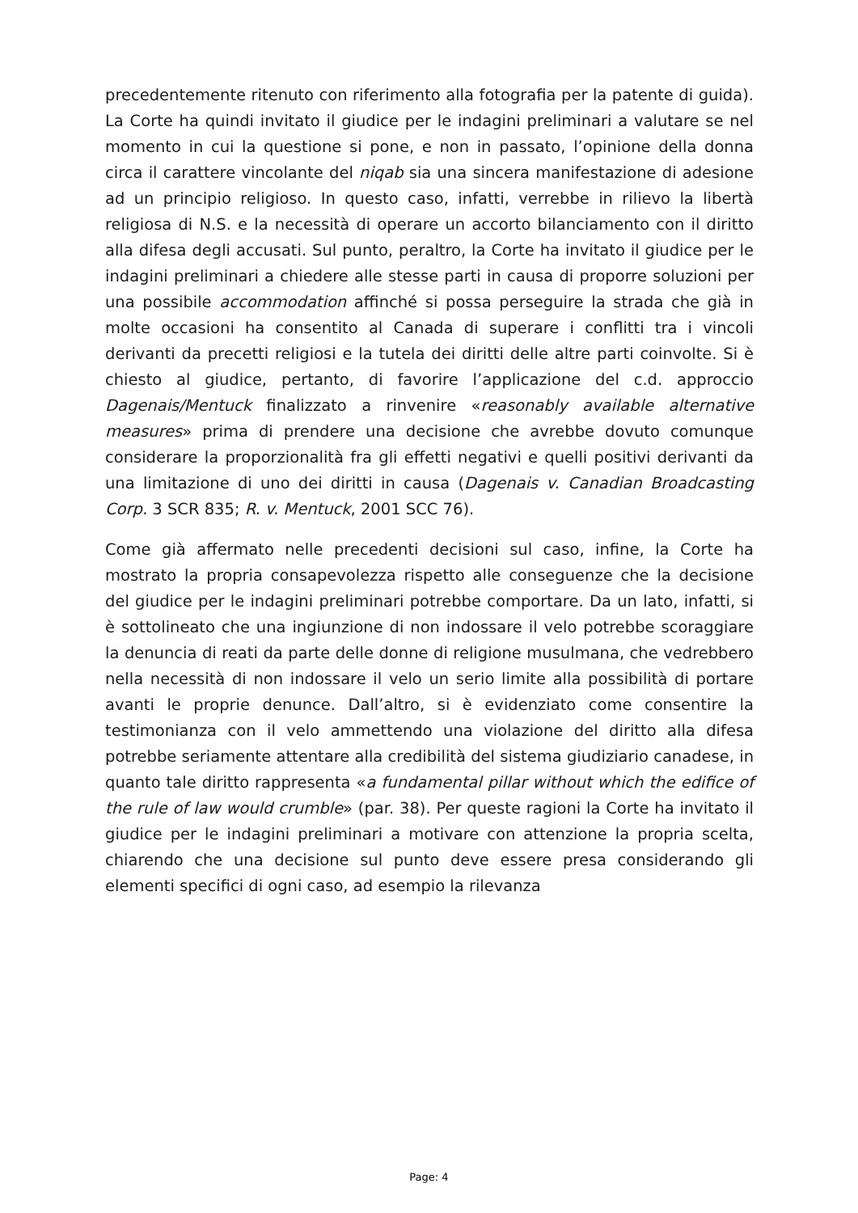precedentemente ritenuto con riferimento alla fotografia per la patente di guida). La Corte ha quindi invitato il giudice per le indagini preliminari a valutare se nel momento in cui la questione si pone, e non in passato, l’opinione della donna circa il carattere vincolante del niqab sia una sincera manifestazione di adesione ad un principio religioso. In questo caso, infatti, verrebbe in rilievo la libertà religiosa di N.S. e la necessità di operare un accorto bilanciamento con il diritto alla difesa degli accusati. Sul punto, peraltro, la Corte ha invitato il giudice per le indagini preliminari a chiedere alle stesse parti in causa di proporre soluzioni per una possibile accommodation affinché si possa perseguire la strada che già in molte occasioni ha consentito al Canada di superare i conflitti tra i vincoli derivanti da precetti religiosi e la tutela dei diritti delle altre parti coinvolte. Si è chiesto al giudice, pertanto, di favorire l’applicazione del c.d. approccio Dagenais/Mentuck finalizzato a rinvenire «reasonably available alternative measures» prima di prendere una decisione che avrebbe dovuto comunque considerare la proporzionalità fra gli effetti negativi e quelli positivi derivanti da una limitazione di uno dei diritti in causa (Dagenais v. Canadian Broadcasting Corp. 3 SCR 835; R. v. Mentuck, 2001 SCC 76).
Come già affermato nelle precedenti decisioni sul caso, infine, la Corte ha mostrato la propria consapevolezza rispetto alle conseguenze che la decisione del giudice per le indagini preliminari potrebbe comportare. Da un lato, infatti, si è sottolineato che una ingiunzione di non indossare il velo potrebbe scoraggiare la denuncia di reati da parte delle donne di religione musulmana, che vedrebbero nella necessità di non indossare il velo un serio limite alla possibilità di portare avanti le proprie denunce. Dall’altro, si è evidenziato come consentire la testimonianza con il velo ammettendo una violazione del diritto alla difesa potrebbe seriamente attentare alla credibilità del sistema giudiziario canadese, in quanto tale diritto rappresenta «a fundamental pillar without which the edifice of the rule of law would crumble» (par. 38). Per queste ragioni la Corte ha invitato il giudice per le indagini preliminari a motivare con attenzione la propria scelta, chiarendo che una decisione sul punto deve essere presa considerando gli elementi specifici di ogni caso, ad esempio la rilevanza
Page: 4